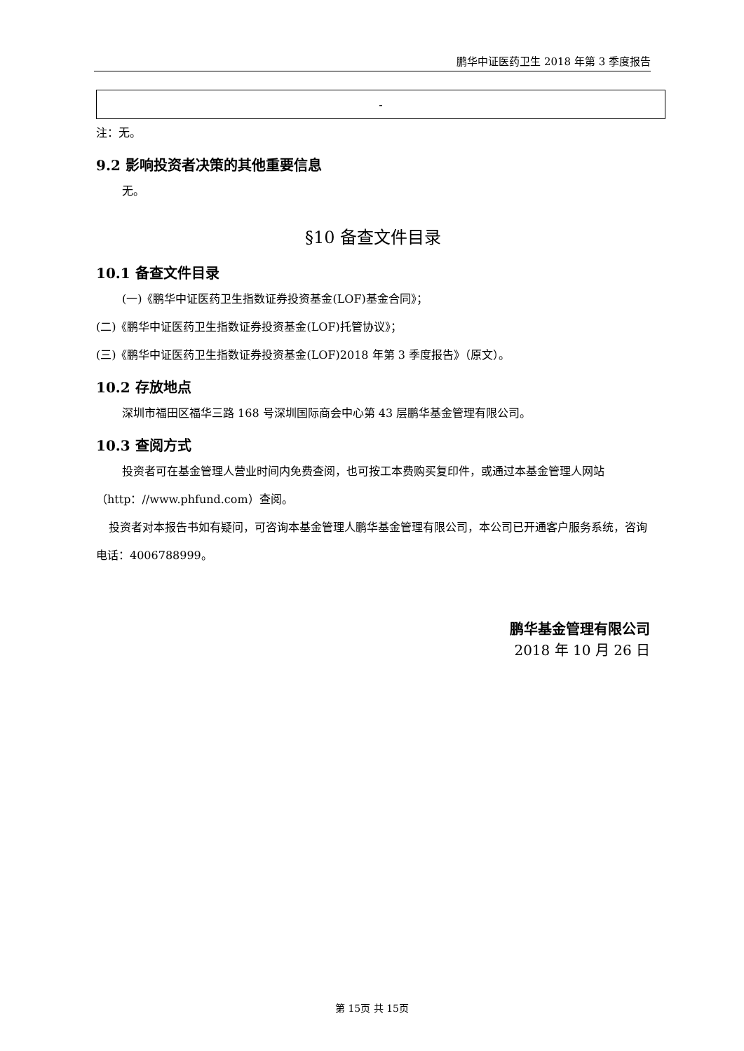鹏华中证医药卫生 2018 年第 3 季度报告
| - |
注：无。
9.2 影响投资者决策的其他重要信息
无。
§10 备查文件目录
10.1 备查文件目录
(一)《鹏华中证医药卫生指数证券投资基金(LOF)基金合同》；
(二)《鹏华中证医药卫生指数证券投资基金(LOF)托管协议》；
(三)《鹏华中证医药卫生指数证券投资基金(LOF)2018 年第 3 季度报告》（原文）。
10.2 存放地点
深圳市福田区福华三路 168 号深圳国际商会中心第 43 层鹏华基金管理有限公司。
10.3 查阅方式
投资者可在基金管理人营业时间内免费查阅，也可按工本费购买复印件，或通过本基金管理人网站（http：//www.phfund.com）查阅。
投资者对本报告书如有疑问，可咨询本基金管理人鹏华基金管理有限公司，本公司已开通客户服务系统，咨询电话：4006788999。
鹏华基金管理有限公司
2018 年 10 月 26 日
第 15页 共 15页